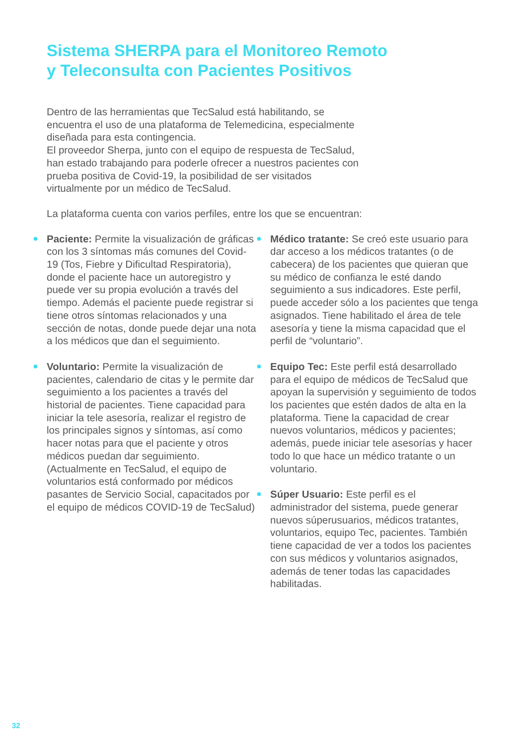Sistema SHERPA para el Monitoreo Remoto
y Teleconsulta con Pacientes Positivos
Dentro de las herramientas que TecSalud está habilitando, se encuentra el uso de una plataforma de Telemedicina, especialmente diseñada para esta contingencia.
El proveedor Sherpa, junto con el equipo de respuesta de TecSalud, han estado trabajando para poderle ofrecer a nuestros pacientes con prueba positiva de Covid-19, la posibilidad de ser visitados virtualmente por un médico de TecSalud.
La plataforma cuenta con varios perfiles, entre los que se encuentran:
● Paciente: Permite la visualización de gráficas con los 3 síntomas más comunes del Covid-19 (Tos, Fiebre y Dificultad Respiratoria), donde el paciente hace un autoregistro y puede ver su propia evolución a través del tiempo. Además el paciente puede registrar si tiene otros síntomas relacionados y una sección de notas, donde puede dejar una nota a los médicos que dan el seguimiento.
● Voluntario: Permite la visualización de pacientes, calendario de citas y le permite dar seguimiento a los pacientes a través del historial de pacientes. Tiene capacidad para iniciar la tele asesoría, realizar el registro de los principales signos y síntomas, así como hacer notas para que el paciente y otros médicos puedan dar seguimiento. (Actualmente en TecSalud, el equipo de voluntarios está conformado por médicos pasantes de Servicio Social, capacitados por el equipo de médicos COVID-19 de TecSalud)
● Médico tratante: Se creó este usuario para dar acceso a los médicos tratantes (o de cabecera) de los pacientes que quieran que su médico de confianza le esté dando seguimiento a sus indicadores. Este perfil, puede acceder sólo a los pacientes que tenga asignados. Tiene habilitado el área de tele asesoría y tiene la misma capacidad que el perfil de “voluntario”.
● Equipo Tec: Este perfil está desarrollado para el equipo de médicos de TecSalud que apoyan la supervisión y seguimiento de todos los pacientes que estén dados de alta en la plataforma. Tiene la capacidad de crear nuevos voluntarios, médicos y pacientes; además, puede iniciar tele asesorías y hacer todo lo que hace un médico tratante o un voluntario.
● Súper Usuario: Este perfil es el administrador del sistema, puede generar nuevos súperusuarios, médicos tratantes, voluntarios, equipo Tec, pacientes. También tiene capacidad de ver a todos los pacientes con sus médicos y voluntarios asignados, además de tener todas las capacidades habilitadas.
32